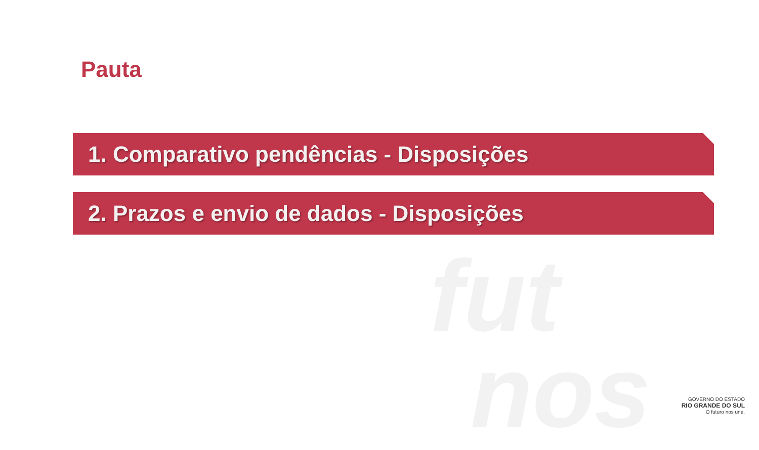fut
nos
Pauta
1. Comparativo pendências - Disposições
2. Prazos e envio de dados - Disposições
GOVERNO DO ESTADO
RIO GRANDE DO SUL
O futuro nos une.